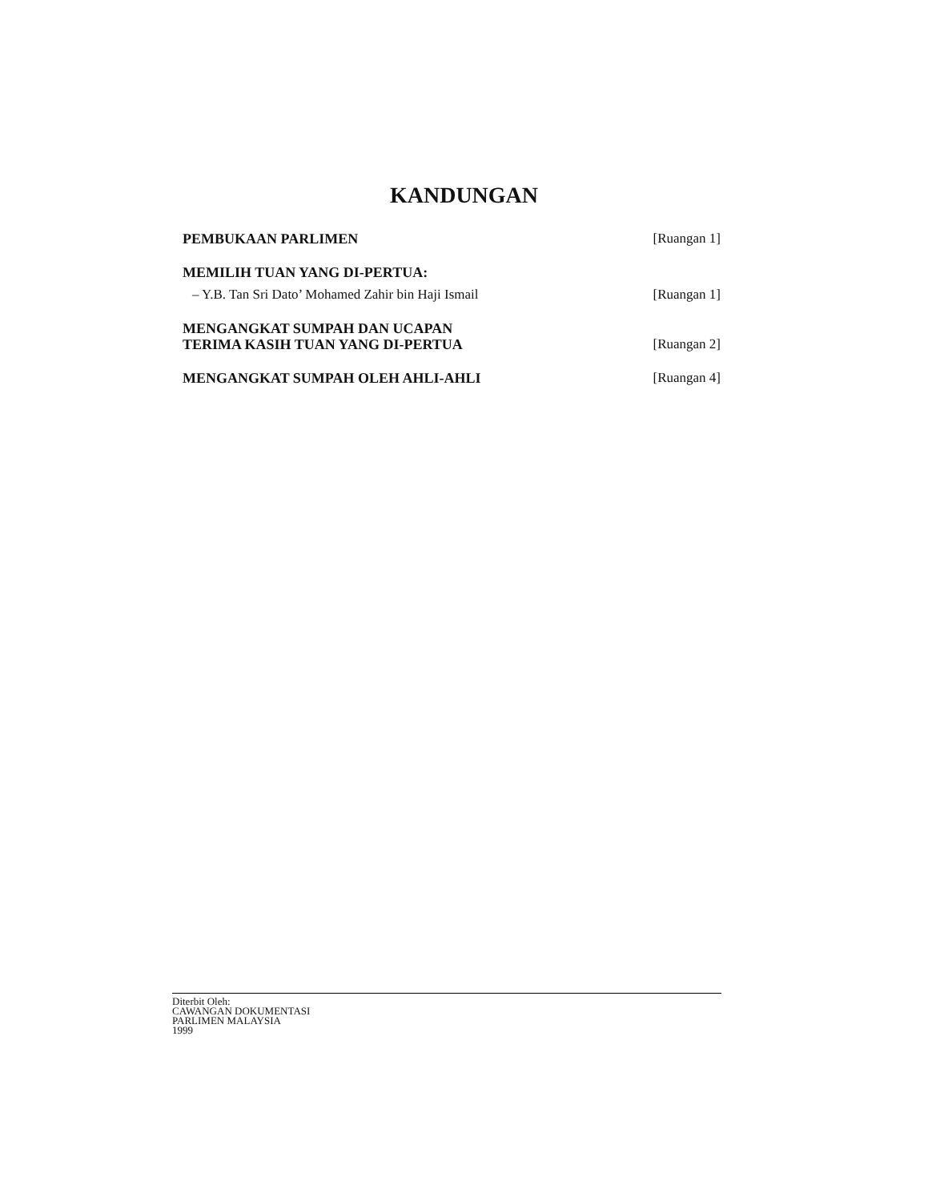KANDUNGAN
PEMBUKAAN PARLIMEN [Ruangan 1]
MEMILIH TUAN YANG DI-PERTUA:
– Y.B. Tan Sri Dato’ Mohamed Zahir bin Haji Ismail [Ruangan 1]
MENGANGKAT SUMPAH DAN UCAPAN
TERIMA KASIH TUAN YANG DI-PERTUA [Ruangan 2]
MENGANGKAT SUMPAH OLEH AHLI-AHLI [Ruangan 4]
Diterbit Oleh:
CAWANGAN DOKUMENTASI
PARLIMEN MALAYSIA
1999